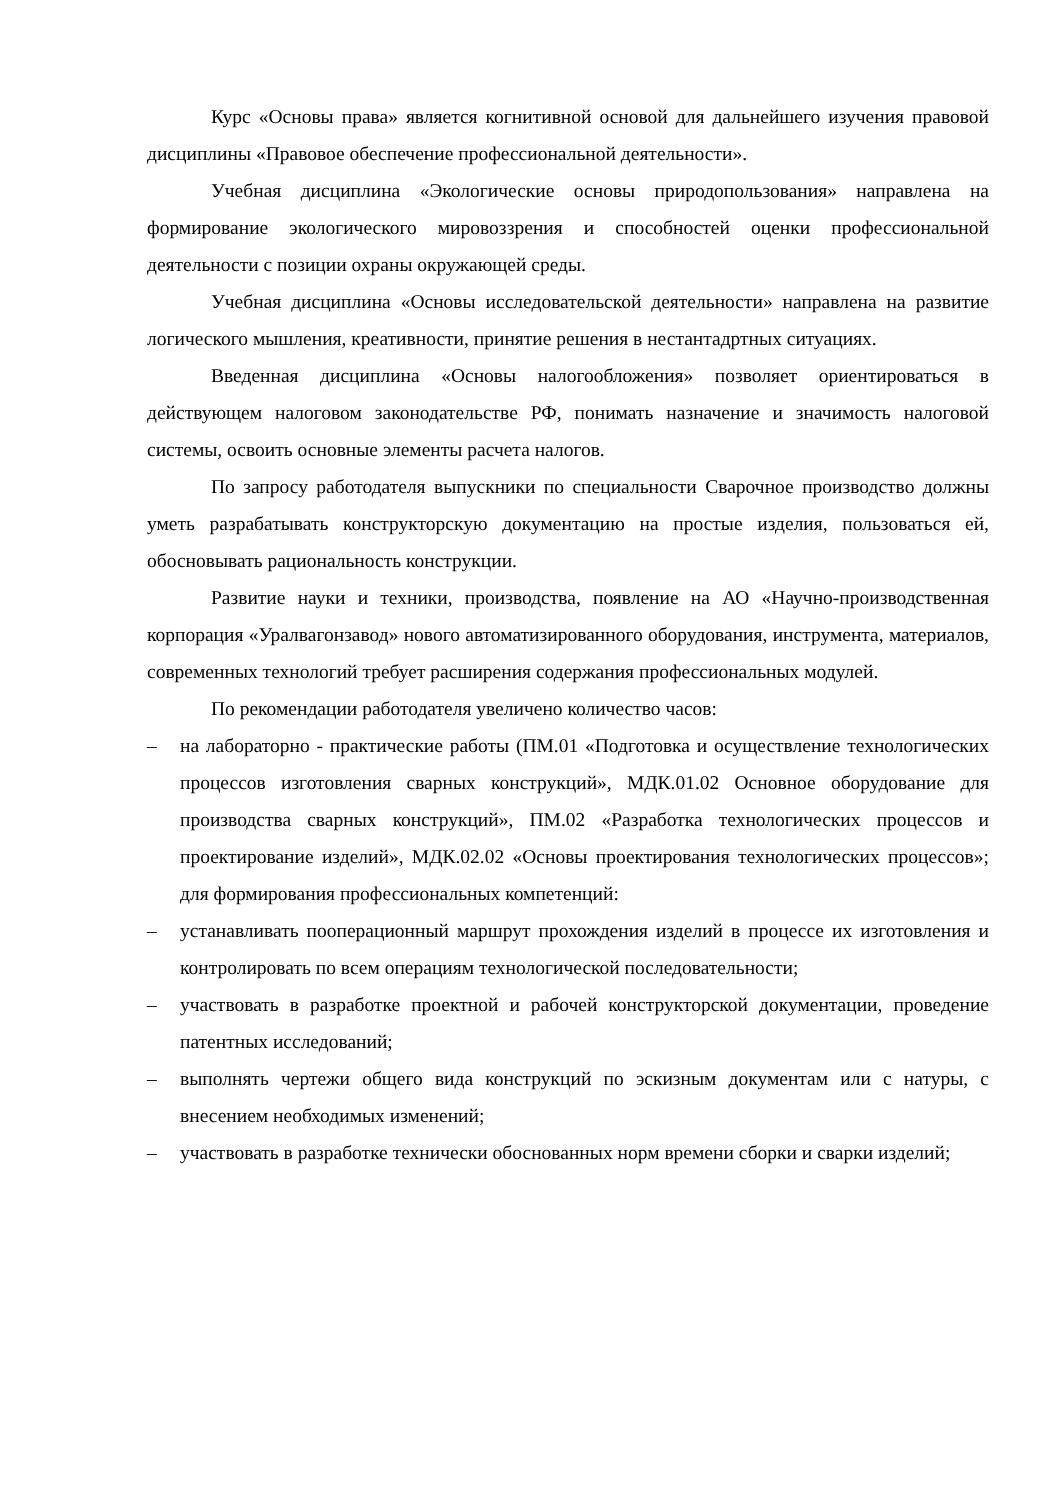Курс «Основы права» является когнитивной основой для дальнейшего изучения правовой дисциплины «Правовое обеспечение профессиональной деятельности».
Учебная дисциплина «Экологические основы природопользования» направлена на формирование экологического мировоззрения и способностей оценки профессиональной деятельности с позиции охраны окружающей среды.
Учебная дисциплина «Основы исследовательской деятельности» направлена на развитие логического мышления, креативности, принятие решения в нестантадртных ситуациях.
Введенная дисциплина «Основы налогообложения» позволяет ориентироваться в действующем налоговом законодательстве РФ, понимать назначение и значимость налоговой системы, освоить основные элементы расчета налогов.
По запросу работодателя выпускники по специальности Сварочное производство должны уметь разрабатывать конструкторскую документацию на простые изделия, пользоваться ей, обосновывать рациональность конструкции.
Развитие науки и техники, производства, появление на АО «Научно-производственная корпорация «Уралвагонзавод» нового автоматизированного оборудования, инструмента, материалов, современных технологий требует расширения содержания профессиональных модулей.
По рекомендации работодателя увеличено количество часов:
– на лабораторно - практические работы (ПМ.01 «Подготовка и осуществление технологических процессов изготовления сварных конструкций», МДК.01.02 Основное оборудование для производства сварных конструкций», ПМ.02 «Разработка технологических процессов и проектирование изделий», МДК.02.02 «Основы проектирования технологических процессов»; для формирования профессиональных компетенций:
– устанавливать пооперационный маршрут прохождения изделий в процессе их изготовления и контролировать по всем операциям технологической последовательности;
– участвовать в разработке проектной и рабочей конструкторской документации, проведение патентных исследований;
– выполнять чертежи общего вида конструкций по эскизным документам или с натуры, с внесением необходимых изменений;
– участвовать в разработке технически обоснованных норм времени сборки и сварки изделий;